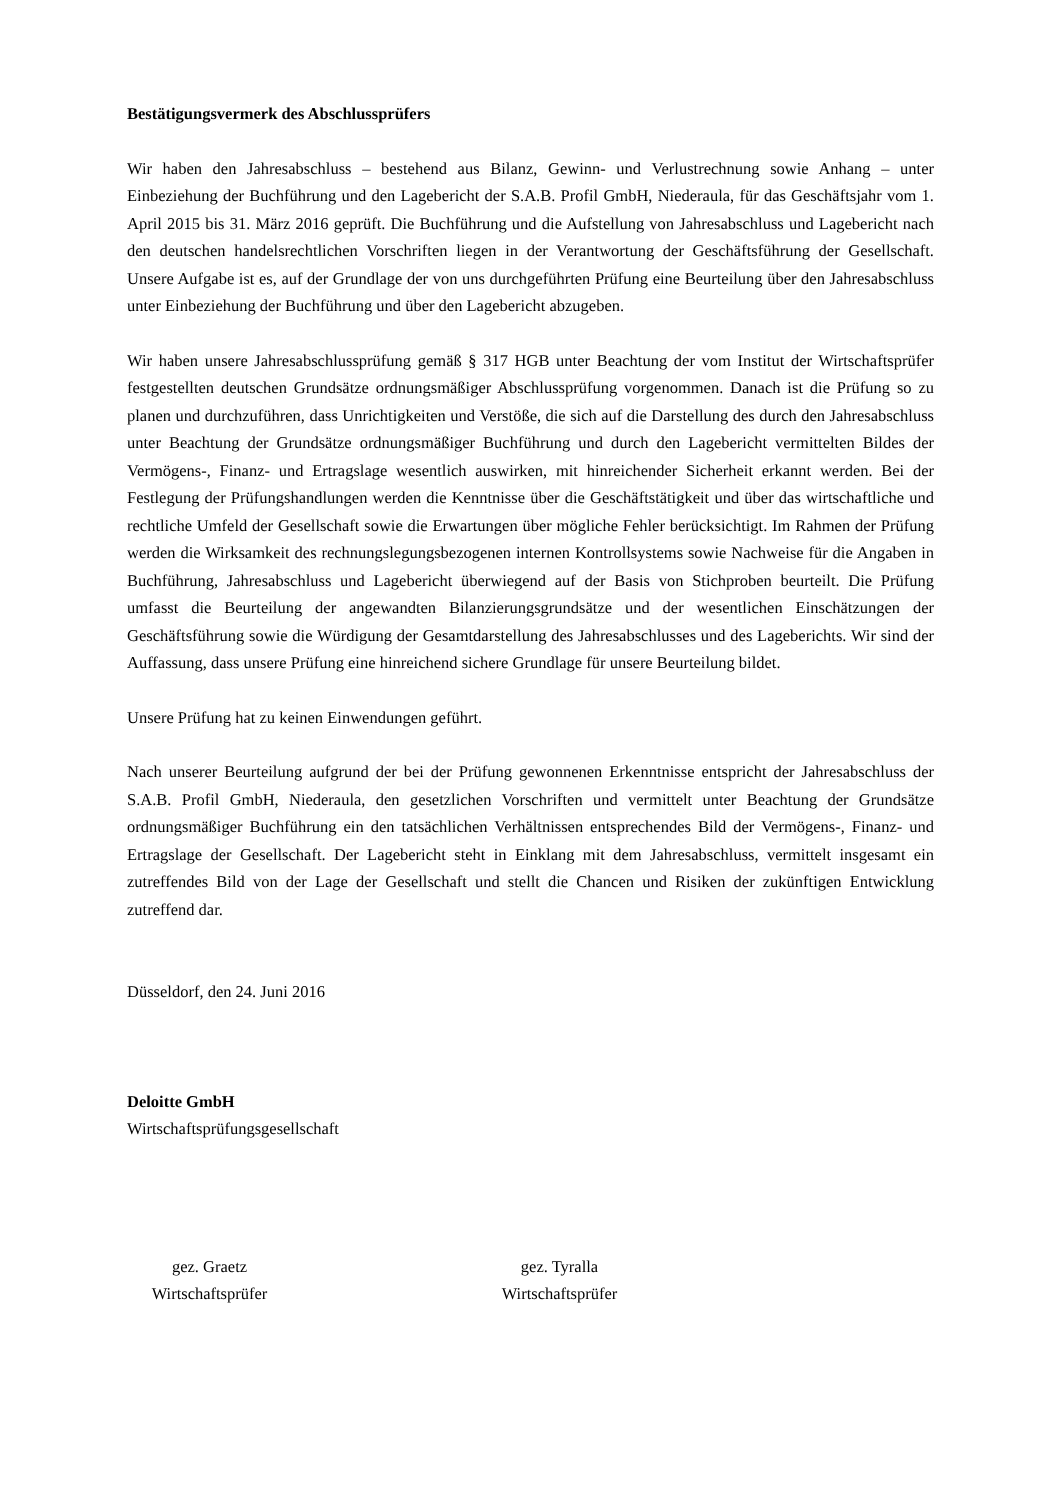Bestätigungsvermerk des Abschlussprüfers
Wir haben den Jahresabschluss – bestehend aus Bilanz, Gewinn- und Verlustrechnung sowie Anhang – unter Einbeziehung der Buchführung und den Lagebericht der S.A.B. Profil GmbH, Niederaula, für das Geschäftsjahr vom 1. April 2015 bis 31. März 2016 geprüft. Die Buchführung und die Aufstellung von Jahresabschluss und Lagebericht nach den deutschen handelsrechtlichen Vorschriften liegen in der Verantwortung der Geschäftsführung der Gesellschaft. Unsere Aufgabe ist es, auf der Grundlage der von uns durchgeführten Prüfung eine Beurteilung über den Jahresabschluss unter Einbeziehung der Buchführung und über den Lagebericht abzugeben.
Wir haben unsere Jahresabschlussprüfung gemäß § 317 HGB unter Beachtung der vom Institut der Wirtschaftsprüfer festgestellten deutschen Grundsätze ordnungsmäßiger Abschlussprüfung vorgenommen. Danach ist die Prüfung so zu planen und durchzuführen, dass Unrichtigkeiten und Verstöße, die sich auf die Darstellung des durch den Jahresabschluss unter Beachtung der Grundsätze ordnungsmäßiger Buchführung und durch den Lagebericht vermittelten Bildes der Vermögens-, Finanz- und Ertragslage wesentlich auswirken, mit hinreichender Sicherheit erkannt werden. Bei der Festlegung der Prüfungshandlungen werden die Kenntnisse über die Geschäftstätigkeit und über das wirtschaftliche und rechtliche Umfeld der Gesellschaft sowie die Erwartungen über mögliche Fehler berücksichtigt. Im Rahmen der Prüfung werden die Wirksamkeit des rechnungslegungsbezogenen internen Kontrollsystems sowie Nachweise für die Angaben in Buchführung, Jahresabschluss und Lagebericht überwiegend auf der Basis von Stichproben beurteilt. Die Prüfung umfasst die Beurteilung der angewandten Bilanzierungsgrundsätze und der wesentlichen Einschätzungen der Geschäftsführung sowie die Würdigung der Gesamtdarstellung des Jahresabschlusses und des Lageberichts. Wir sind der Auffassung, dass unsere Prüfung eine hinreichend sichere Grundlage für unsere Beurteilung bildet.
Unsere Prüfung hat zu keinen Einwendungen geführt.
Nach unserer Beurteilung aufgrund der bei der Prüfung gewonnenen Erkenntnisse entspricht der Jahresabschluss der S.A.B. Profil GmbH, Niederaula, den gesetzlichen Vorschriften und vermittelt unter Beachtung der Grundsätze ordnungsmäßiger Buchführung ein den tatsächlichen Verhältnissen entsprechendes Bild der Vermögens-, Finanz- und Ertragslage der Gesellschaft. Der Lagebericht steht in Einklang mit dem Jahresabschluss, vermittelt insgesamt ein zutreffendes Bild von der Lage der Gesellschaft und stellt die Chancen und Risiken der zukünftigen Entwicklung zutreffend dar.
Düsseldorf, den 24. Juni 2016
Deloitte GmbH
Wirtschaftsprüfungsgesellschaft
gez. Graetz
Wirtschaftsprüfer
gez. Tyralla
Wirtschaftsprüfer